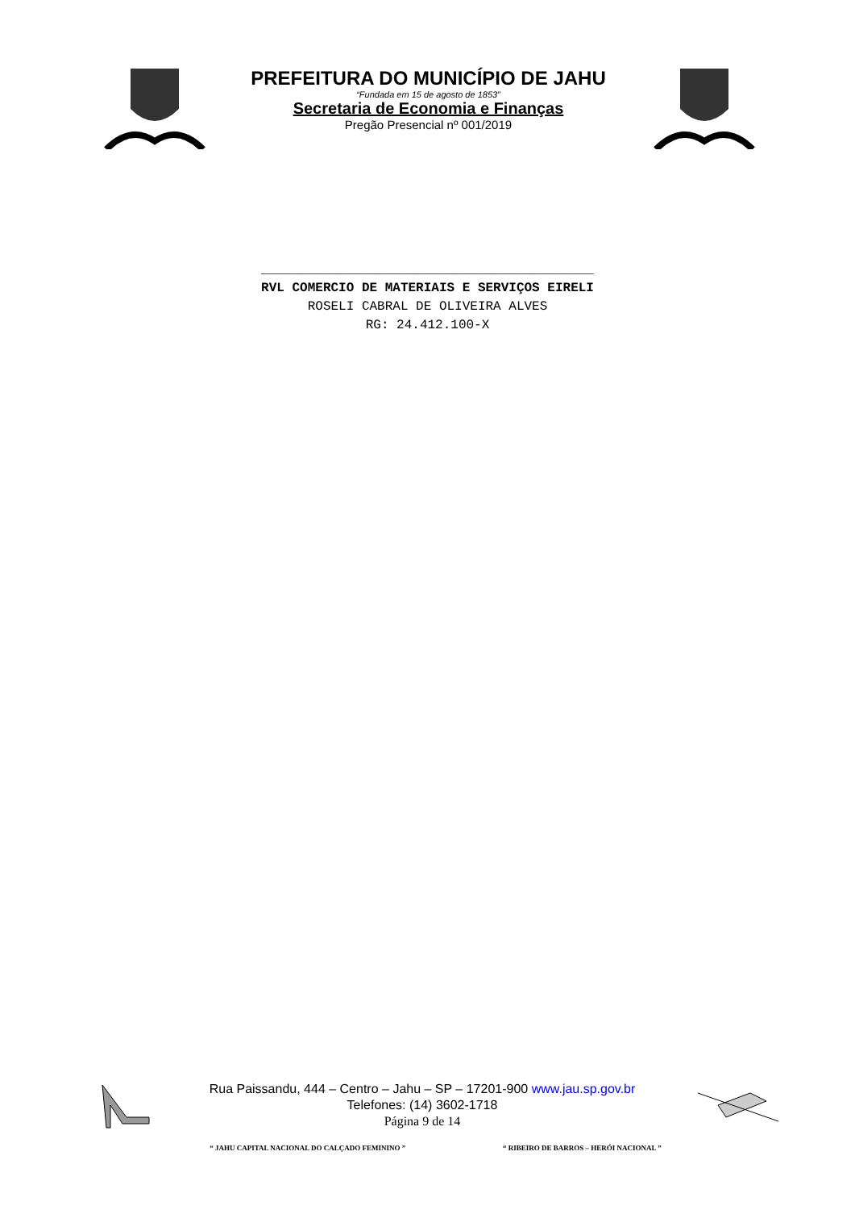PREFEITURA DO MUNICÍPIO DE JAHU
“Fundada em 15 de agosto de 1853”
Secretaria de Economia e Finanças
Pregão Presencial nº 001/2019
___________________________________________
RVL COMERCIO DE MATERIAIS E SERVIÇOS EIRELI
ROSELI CABRAL DE OLIVEIRA ALVES
RG: 24.412.100-X
Rua Paissandu, 444 – Centro – Jahu – SP – 17201-900 www.jau.sp.gov.br
Telefones: (14) 3602-1718
Página 9 de 14
“ JAHU CAPITAL NACIONAL DO CALÇADO FEMININO ” “ RIBEIRO DE BARROS – HERÓI NACIONAL ”